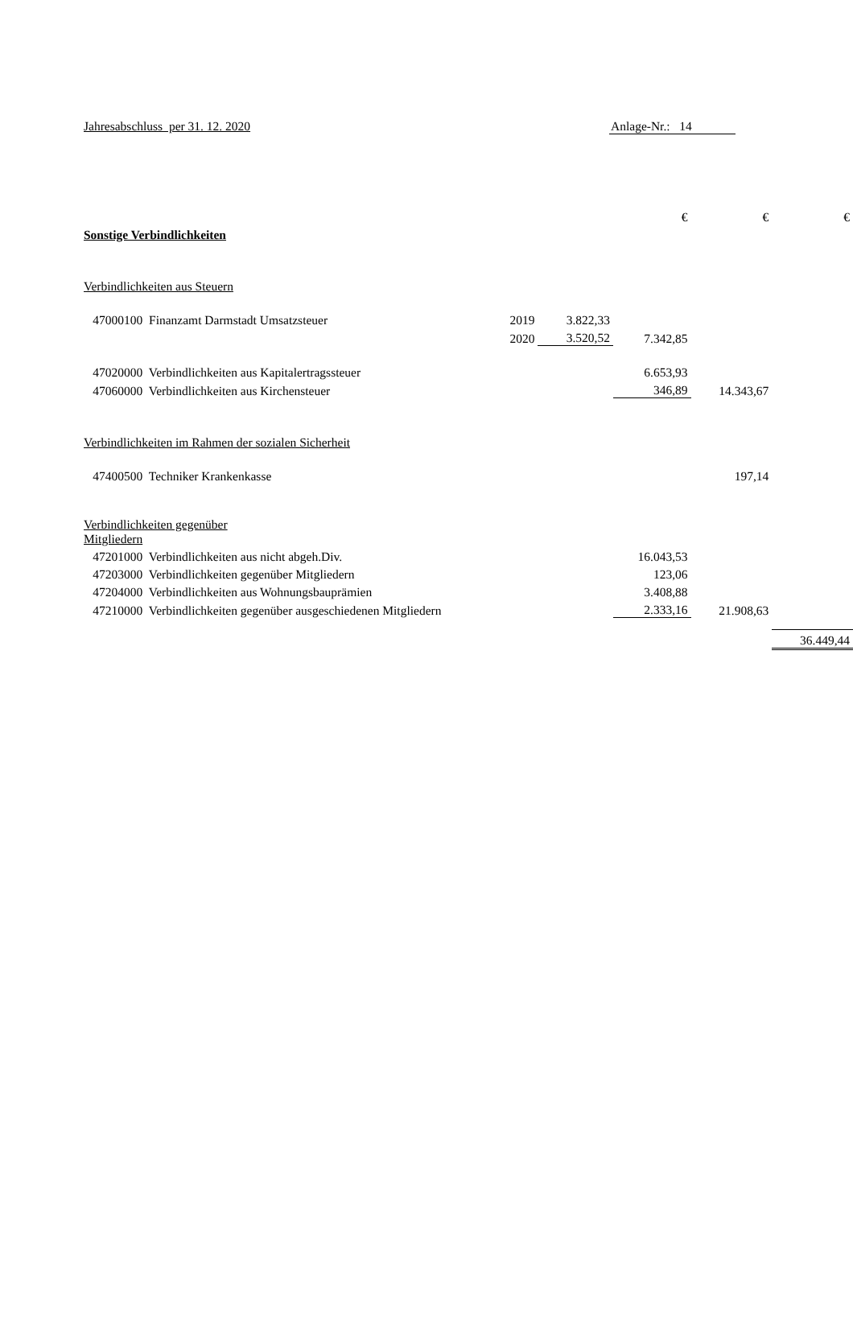Jahresabschluss per 31. 12. 2020
Anlage-Nr.: 14
| | | | | € | € | € |
| Sonstige Verbindlichkeiten | | | | | | |
| Verbindlichkeiten aus Steuern | | | | | | |
| | 47000100 Finanzamt Darmstadt Umsatzsteuer | 2019 | 3.822,33 | | | |
| | | 2020 | 3.520,52 | 7.342,85 | | |
| | 47020000 Verbindlichkeiten aus Kapitalertragssteuer | | | 6.653,93 | | |
| | 47060000 Verbindlichkeiten aus Kirchensteuer | | | 346,89 | 14.343,67 | |
| Verbindlichkeiten im Rahmen der sozialen Sicherheit | | | | | | |
| | 47400500 Techniker Krankenkasse | | | | 197,14 | |
| Verbindlichkeiten gegenüber Mitgliedern | | | | | | |
| | 47201000 Verbindlichkeiten aus nicht abgeh.Div. | | | 16.043,53 | | |
| | 47203000 Verbindlichkeiten gegenüber Mitgliedern | | | 123,06 | | |
| | 47204000 Verbindlichkeiten aus Wohnungsbauprämien | | | 3.408,88 | | |
| | 47210000 Verbindlichkeiten gegenüber ausgeschiedenen Mitgliedern | | | 2.333,16 | 21.908,63 | |
| | | | | | | 36.449,44 |